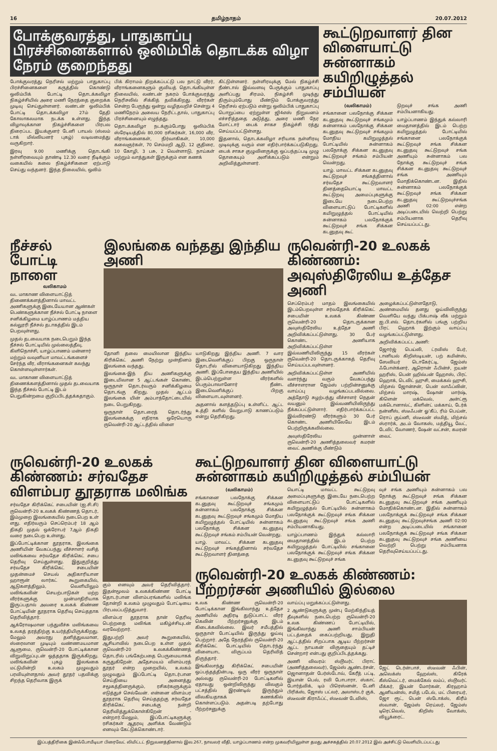16 தமிழ்நாதம் 20.07.2012
போக்குவரத்து, பாதுகாப்பு பிரச்சினைகளால் ஒலிம்பிக் தொடக்க விழா நேரம் குறைந்தது
போக்குவரத்து நெரிசல் மற்றும் பாதுகாப்பு பிரச்சினைகளை கருத்தில் கொண்டு ஒலிம்பிக் போட்டி தொடக்கவிழா நிகழ்ச்சியில் அரை மணி நேரத்தை குறைக்க முடிவு செய்துள்ளனர். லண்டன் ஒலிம்பிக் போட்டி தொடக்கவிழா 27ம் தேதி கோலாகலமாக நடக்க உள்ளது. இந்த விழாவுக்கான நிகழ்ச்சிகளை பிரபல திரைப்பட இயக்குனர் டேனி பாயல் (ஸ்லம் டாக் மில்லியனர் புகழ்) வடிவமைத்து வருகிறார்.
இரவு 9.00 மணிக்கு தொடங்கி நள்ளிரவையும் தாண்டி 12.30 வரை நீடிக்கும் வகையில் கலை நிகழ்ச்சிகளை ஏற்பாடு செய்து வந்தனர். இந்த நிலையில், ஒலிம்
பிக் கிராமம் திறக்கப்பட்டு பல நாட்டு வீரர், வீராங்கனைகளும் குவியத் தொடங்கியுள்ள நிலையில், லண்டன் நகரம் போக்குவரத்து நெரிசலில் சிக்கித் தவிக்கிறது. வீரர்கள் சென்ற பேருந்து ஒன்று வழிதவறிச் சென்று 4 மணிநேரம் அலைய நேரிட்டதால், பாதுகாப்பு பிரச்சினையும் எழுந்தது.
தொடக்கவிழா நடக்கும்போது ஒலிம்பிக் ஸ்ரேடியத்தில் 80,000 ரசிகர்கள், 16,000 வீர, வீராங்கனைகள், நிர்வாகிகள், 10,000 கலைஞர்கள், 70 செம்மறி ஆடு, 12 குதிரை, 10 கோழி, 3 பசு, 2 வெள்ளாடு, நாய்கள் மற்றும் வாத்துகள் இருக்கும் என கணக்
கிட்டுள்ளனர். நள்ளிரவுக்கு மேல் நிகழ்ச்சி நீண்டால் இவ்வளவு பேருக்கும் பாதுகாப்பு அளிப்பது சிரமம், நிகழ்ச்சி முடிந்து திரும்பும்போது மீண்டும் போக்குவரத்து நெரிசல் ஏற்படும் என்று ஒலிம்பிக் பாதுகாப்பு பொறுப்பை ஏற்றுள்ள ஜி4எஸ் நிறுவனம் எச்சரித்ததை அடுத்து, அரை மணி நேர மோட்டார் பைக் சாகச நிகழ்ச்சி ரத்து செய்யப்பட்டுள்ளது.
இதனால், தொடக்கவிழா சரியாக நள்ளிரவு முடிவுக்கு வரும் என எதிர்பார்க்கப்படுகிறது. பைக் சாகச குழுவினருக்கு ஒப்பந்தப்படி முழு தொகையும் அளிக்கப்படும் என்றும் அறிவித்துள்ளனர்.
கூட்டுறவாளர் தின விளையாட்டு சுன்னாகம் கயிறிழுத்தல் சம்பியன்
(வலிகாமம்)
சங்கானை பலநோக்கு சிக்கன கடனுதவு கூட்டுறவுச் சங்கமும் சுன்னாகம் பலநோக்கு சிக்கன கடனுதவு கூட்டுறவுச் சங்கமும் மோதிய கயிறுழுத்தல் போட்டியில் சுன்னாகம் பலநோக்கு சிக்கன கடனுதவு கூட்டுறவுச் சங்கம் சம்பியன் வென்றது.
யாழ். மாவட்ட சிக்கன கடனுதவு கூட்டுறவுச் சங்கத்தினால் சர்வதேச கூட்டுறவாளர் தினத்தையொட்டி மாவட்ட கூட்டுறவு அமைப்புகளுக்கு இடையே நடைபெற்ற விளையாட்டுப் போட்டிகளில் கயிறுழுத்தல் போட்டியில் சுன்னாகம் பலநோக்குக் கூட்டுறவுச் சங்க சிக்கன கடனுதவு கூட்
டுறவுச் சங்க அணி சம்பியனாகியது.
யாழ்ப்பாணம் இந்துக் கல்லாரி மைதானத்தில் இடம் பெற்ற கயிறுழுத்தல் போட்டியில் சங்கானை பலநோக்குக் கூட்டுறவுச் சங்க சிக்கன கடனுதவு கூட்டுறவுச் சங்க அணியும் சுன்னாகம் பல நோக்கு கூட்டுறவுச் சங்க சிக்கன கடனுதவு கூட்டுறவுச் சங்க அணியும் மோதிக்கொண்டன. இதில் சுன்னாகம் பலநோக்குக் கூட்டுறவுச் சங்க சிக்கன கடனுதவு கூட்டுறவுச்சங்க அணி 02:00 என்ற அடிப்படையில் வெற்றி பெற்று சம்பியனாக தெரிவு செய்யப்பட்டது.
நீச்சல் போட்டி நாளை
வலிகாமம்
வட மாகாண விளையாட்டுத் திணைக்களத்தினால் மாவட்ட அணிகளுக்கு இடையேயான ஆண்கள் பெண்களுக்கான நீச்சல் போட்டி நாளை சனிக்கிழமை யாழ்ப்பாணம் மத்திய கல்லூரி நீச்சல் தடாகத்தில் இடம் பெறவுள்ளது.
முதல் தடவையாக நடைபெறும் இந்த நீச்சல் போட்டியில் முல்லைத்தீவு, கிளிநொச்சி, யாழ்ப்பாணம் மன்னார் மற்றும் வவுனியா மாவட்டங்களைச் சேர்ந்த வீர, வீராங்கனைகள் கலந்து கொள்ளவுள்ளார்கள்.
வட மாகாண விளையாட்டுத் திணைக்களத்தினால் முதல் தடவையாக இந்த நீச்சல் போட்டி இடம் பெறுகின்றமை குறிப்பிடத்தக்கதாகும்.
இலங்கை வந்தது இந்திய அணி
தோனி தலை மையிலான இந்திய கிரிக்கெட் அணி நேற்று முன்தினம் இலங்கை வந்தது.
இலங்கை-இந் திய அணிகளுக்கு இடையிலான 5 ஆட்டங்கள் கொண்ட ஒருநாள் தொடர்வரும் சனிக்கிழமை தொடங்கு கிறது. முதல் ஆட்டம் இலங்கை யின் அம்பாந்தோட்டையில் நடை பெறுகிறது.
ஒருநாள் தொடரைத் தொடர்ந்து இலங்கைக்கு எதிராக ஒரேயொரு ருவென்ரி-20 ஆட்டத்தில் விளை
யாடுகிறது இந்திய அணி. 7 வார இடைவெளிக்குப் பிறகு ஒருநாள் தொடரில் விளையாடுகிறது இந்திய அணி. இப்போதைய இந்திய அணியில் இடம்பெற்றுள்ள வீரர்களில் பெரும்பாலானோர் நீண்ட இடைவெளிக்குப் பிறகு விளையாடவுள்ளனர்.
அதனால் களத்தடுப்பு உள்ளிட்ட ஆட்ட உத்தி களில் வேறுபாடு காணப்படும் என்று தெரிகிறது.
ருவென்ரி-20 உலகக் கிண்ணம்: அவுஸ்திரேலிய உத்தேச அணி
செப்ரெம்பர் மாதம் இலங்கையில் இடம்பெறவுள்ள சர்வதேசக் கிரிக்கெட் சபையின் உலகக் கிண்ண ருவென்ரி-20 தொடருக்கான அவுஸ்திரேலிய உத்தேச அணி அறிவிக்கப்பட்டுள்ளது. 30 பேர் கொண்ட அணியாக அறிவிக்கப்பட்டுள்ள இவ்வணியிலிருந்து 15 வீரர்கள் ருவென்ரி-20 தொடருக்காகத் தெரிவு செய்யப்படவுள்ளனர்.
அறிவிக்கப்பட்டுள்ள அணியில் வளர்ந்து வரும் வேகப்பந்து வீச்சாளரான ஜேம்ஸ் பற்றின்சனுக்கு வாய்ப்பு வழங்கப்படவில்லை. அத்தோடு சுழற்பந்து வீச்சாளர் நெதன் லயனும் இவ்வணியிலிருந்து நீக்கப்பட்டுள்ளார். எதிர்பார்க்கப்பட்ட இவ்விரண்டு வீரர்களும் 30 பேர் கொண்ட அணியிலேயே இடம் பெற்றிருக்கவில்லை.
அவுஸ்திரேலிய முன்னாள் ருவென்ரி-20 அணித்தலைவர் கமரன் வைட் அணிக்கு மீண்டும்
அழைக்கப்பட்டுள்ளதோடு, அண்மையில் தனது ஓய்விலிருந்து வெளியே வந்து பிக்பாஷ் லீக் மற்றும் ஐ.பி.எல். தொடர்களில் பங்கு பற்றிய பிரட் ஹொக் இற்கும் வாய்ப்பு வழங்கப்பட்டுள்ளது.
அறிவிக்கப்பட்ட அணி:
ஜோர்ஜ் பெய்லி, ட்ரவிஸ் பேர், டானியல் கிறிஸ்டியன், பற் கமின்ஸ், ஸேவியர் டொகேர்ட்டி, ஜேம்ஸ் ஃபோள்க்னர், ஆரொன் ஃபின்ச், றயன் ஹரிஸ், பென் ஹில்பன் ஹோஸ், பிரட் ஹொக், டெவிட் ஹுசி, மைக்கல் ஹுசி, மிற்சல் ஜோன்சன், பென் லாஃப்லின், மிற்சல் மாரஷ், ஷோன் மார்ஷ், கிளென் மக்வெல், அன்ட்ரூ மக்டொனால்ட், கிளின்ட் மக்காய், டேர்க் நன்னீஸ், ஸ்டீஃபன் ஓ'கீப், ரிம் பெய்ன், ரொப் குய்னி, ஸ்டீவன் ஸ்மித், மிற்சல் ஸ்ரார்க், அடம் வோகஸ், மத்தியூ வேட், டேவிட் வோணர், ஷேன் வட்சன், கமரன் வைட்
ருவென்ரி-20 உலகக் கிண்ணம்: சர்வதேச விளம்பர தூதராக மலிங்க
சர்வதேச கிரிக்கெட் சபையின் (ஐ.சி.சி) ருவென்ரி-20 உலகக் கிண்ணத் தொடர், இம்முறை இலங்கையில் நடைபெற உள் ளது. எதிர்வரும் செப்ரெம்பர் 18 ஆம் திகதி முதல் ஒக்ரோபர் 7ஆம் திகதி வரை நடைபெற உள்ளது.
இப்போட்டிக்கான தூதராக, இலங்கை அணியின் வேகப்பந்து வீச்சாளர் லசித் மலிங்கவை சர்வதேச கிரிக்கெட் சபை தெரிவு செய்துள்ளது. இதுகுறித்து சர்வதேச கிரிக்கெட் சபையின் முதன்மைச் செயல் அதிகாரியான ஹாரூன் லார்கட் கூறுகையில், ஆடுகளத்திலும், வெளியிலும் மலிங்கவின் செயற்பாடுகள் மற்ற வீரர்களுக்கு முன்மாதிரியாக இருப்பதால் அவரை உலகக் கிண்ண போட்டியின் தூதராக தெரிவு செய்ததாக தெரிவித்தார்.
ஆக்ரோஷமான பந்துவீச்சு மலிங்கவை உலகத் தரத்திற்கு உயர்த்தியிருக்கிறது. மேலும் அவரது தனித்துவமான, ஸ்ரைலான முடியும் வண்ணமயமான ஆளுமை, ருவென்ரி-20 போட்டிக்கான விறுவிறுப்புடன் ஒத்ததாக இருக்கிறது. மலிங்கவின் புகழ் இலங்கை மட்டுமின்றி உலகம் முழுவதும் பரவியுள்ளதால் அவர் தூதர் பதவிக்கு சிறந்த தெரிவாக இருக்
கும் எனவும் அவர் தெரிவித்தார். இதன்மூலம் உலகக்கிண்ண போட்டி தொடர்பான விளம்பரங்களில் மலிங்க தோன்றி உலகம் முழுவதும் போட்டியை பிரபலப்படுத்துவார்.
விளம்பர தூதராக தான் தெரிவு பெற்றதை மலிங்க மகிழ்ச்சியுடன் வரவேற்றார்.
இதுபற்றி அவர் கூறுகையில், ஆசியாவில் நடைபெற உள்ள முதல் ருவென்ரி-20 உலகக்கிண்ணத் தொடரில் பங்கேற்பதை பெருமையாகக் கருதுகிறேன். அதேசமயம் விளம்பரத் தூதர் என்ற முறையில், உலகம் முழுவதும் இப்போட்டி தொடர்பான செய்தியை அனைத்து சமூகத்தினருக்கும், ரசிகர்களுக்கும் எடுத்துச் செல்வேன். என்னை விளம்பர தூதராக தெரிவு செய்ததற்கு சர்வதேச கிரிக்கெட் சபைக்கு நன்றி தெரிவித்துக்கொள்கிறேன் - என்றார்.மேலும், இப்போட்டிகளுக்கு ரசிகர்கள் ஆதரவு அளிக்க வேண்டும் எனவும் கேட்டுக்கொண்டார்.
கூட்டுறவாளர் தின விளையாட்டு சுன்னாகம் கயிறிழுத்தல் சம்பியன்
(வலிகாமம்)
சங்கானை பலநோக்கு சிக்கன கடனுதவு கூட்டுறவுச் சங்கமும் சுன்னாகம் பலநோக்கு சிக்கன கடனுதவு கூட்டுறவுச் சங்கமும் மோதிய கயிறுழுத்தல் போட்டியில் சுன்னாகம் பலநோக்கு சிக்கன கடனுதவு கூட்டுறவுச் சங்கம் சம்பியன் வென்றது.
யாழ். மாவட்ட சிக்கன கடனுதவு கூட்டுறவுச் சங்கத்தினால் சர்வதேச கூட்டுறவாளர் தினத்தை
யொட்டி மாவட்ட கூட்டுறவு அமைப்புகளுக்கு இடையே நடைபெற்ற விளையாட்டுப் போட்டிகளில் கயிறுழுத்தல் போட்டியில் சுன்னாகம் பலநோக்குக் கூட்டுறவுச் சங்க சிக்கன கடனுதவு கூட்டுறவுச் சங்க அணி சம்பியனாகியது.
யாழ்ப்பாணம் இந்துக் கல்லாரி மைதானத்தில் இடம் பெற்ற கயிறுழுத்தல் போட்டியில் சங்கானை பலநோக்குக் கூட்டுறவுச் சங்க சிக்கன கடனுதவு கூட்டுறவுச் சங்க
வுச் சங்க அணியும் சுன்னாகம் பல நோக்கு கூட்டுறவுச் சங்க சிக்கன கடனுதவு கூட்டுறவுச் சங்க அணியும் மோதிக்கொண்டன. இதில் சுன்னாகம் பலநோக்குக் கூட்டுறவுச் சங்க சிக்கன கடனுதவு கூட்டுறவுச்சங்க அணி 02:00 என்ற அடிப்படையில் சங்கானை பலநோக்குக் கூட்டுறவுச் சங்க சிக்கன கடனுதவு கூட்டுறவுச் சங்க அணியை வெற்றி பெற்று சம்பியனாக தெரிவுசெய்யப்பட்டது.
ருவென்ரி-20 உலகக் கிண்ணம்: பீற்றர்சன் அணியில் இல்லை
உலக கிண்ண ருவென்ரி-20 போட்டிக்கான இங்கிலாந்து உத்தேச அணியில் அதிரடி துடுப்பாட்ட வீரர் கெவின் பீற்றர்சனுக்கு இடம் கிடைக்கவில்லை. இவர் சமீபத்தில் ஒருநாள் போட்டியில் இருந்து ஓய்வு பெற்றார். அதே நேரத்தில் ருவென்ரி-20 கிரிக்கெட் போட்டியில் தொடர்ந்து விளையாட விருப்பம் தெரிவித் திருந்தார்.
இங்கிலாந்து கிரிக்கெட் சபையின் ஒப்பந்தத்தின்படி, ஒரு வீரர் ஒருநாள் அல்லது ருவென்ரி-20 போட்டிகளில் ஏதாவது ஒன்றிலிருந்து விலகும் பட்சத்தில் இரண்டில் இருந்தும் விலகியதாகக் கணக்கில் கொள்ளப்படும். அதன்படி தற்போது பீற்றர்சனுக்கு
வாய்ப்பு மறுக்கப்பட்டுள்ளது.
2 ஆண்டுகளுக்கு முன்பு மேற்கிந்தியத் தீவுகளில் நடைபெற்ற ருவென்ரி-20 உலக கிண்ணப் போட்டியில், இங்கிலாந்து அணி சாம்பியன் பட்டத்தைக் கைப்பற்றியது. இறுதி ஆட்டத்தில் சிறப்பாக ஆடிய பீற்றர்சன் ஆட்ட நாயகன் விருதையும் தட்டிச் சென்றார் என்பது குறிப்பிடத்தக்கது.
அணி விவரம்: ஸ்டூவர்ட் பிராட் (அணித்தலைவர்), ஜேம்ஸ் ஆண்டர்சன், ஜொனாதன் பேர்ஸ்டோவ், கேரீத் பட்டி, இயான் பெல், ரவி போபாரா, ஸ்காட் போர்த்விக், டிம் பிரெஸ்னன், டேனி பிரிக்ஸ், ஜோஸ் பட்லர், அலாஸ்டர் குக், ஸ்டீவன் கிராஃப்ட், ஸ்டீவன் டேவிஸ்,
ஜேட் டெர்ன்பாச், ஸ்டீவன் ஃபின், அலெக்ஸ் ஹேல்ஸ், கிரேக் கீஸ்வெட்டர், மைக்கேல் லம்ப், ஸ்டூவர்ட் மீக்கர், இயன் மோர்கன், கிரஹாம் ஆனியன்ஸ், சமித் படேல், மட் பிரையர், ஜோ ரூட், பென் ஸ்டோக்ஸ், கிரீம் ஸ்வான், ஜேம்ஸ் ரெய்லர், ஜேம்ஸ் டிரெட்வெல், கிறிஸ் வோக்ஸ், லியூக்ரைட்.
இப்பத்திரிகை இன்ஃபோமீடியா பிரைவேட் லிமிட்டட் நிறுவனத்தினால் இல.267, நாவலர் வீதி, யாழ்ப்பாணம் என்ற முகவரியிலுள்ள தமது அச்சகத்தில் 20.07.2012 இல் அச்சிட்டு வெளியிடப்பட்டது